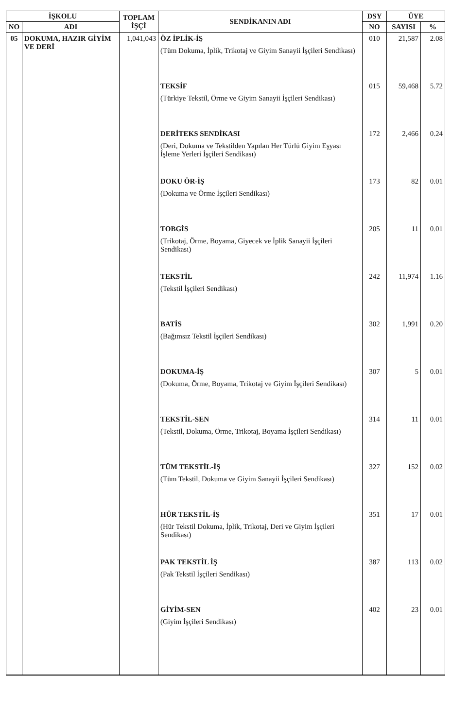| İŞKOLU | | TOPLAM İŞÇİ | SENDİKANIN ADI | DSY | ÜYE | |
| --- | --- | --- | --- | --- | --- | --- |
| NO | ADI | | | NO | SAYISI | % |
| 05 | DOKUMA, HAZIR GİYİM VE DERİ | 1,041,043 | ÖZ İPLİK-İŞ (Tüm Dokuma, İplik, Trikotaj ve Giyim Sanayii İşçileri Sendikası) | 010 | 21,587 | 2.08 |
| | | | TEKSİF (Türkiye Tekstil, Örme ve Giyim Sanayii İşçileri Sendikası) | 015 | 59,468 | 5.72 |
| | | | DERİTEKS SENDİKASI (Deri, Dokuma ve Tekstilden Yapılan Her Türlü Giyim Eşyası İşleme Yerleri İşçileri Sendikası) | 172 | 2,466 | 0.24 |
| | | | DOKU ÖR-İŞ (Dokuma ve Örme İşçileri Sendikası) | 173 | 82 | 0.01 |
| | | | TOBGİS (Trikotaj, Örme, Boyama, Giyecek ve İplik Sanayii İşçileri Sendikası) | 205 | 11 | 0.01 |
| | | | TEKSTİL (Tekstil İşçileri Sendikası) | 242 | 11,974 | 1.16 |
| | | | BATİS (Bağımsız Tekstil İşçileri Sendikası) | 302 | 1,991 | 0.20 |
| | | | DOKUMA-İŞ (Dokuma, Örme, Boyama, Trikotaj ve Giyim İşçileri Sendikası) | 307 | 5 | 0.01 |
| | | | TEKSTİL-SEN (Tekstil, Dokuma, Örme, Trikotaj, Boyama İşçileri Sendikası) | 314 | 11 | 0.01 |
| | | | TÜM TEKSTİL-İŞ (Tüm Tekstil, Dokuma ve Giyim Sanayii İşçileri Sendikası) | 327 | 152 | 0.02 |
| | | | HÜR TEKSTİL-İŞ (Hür Tekstil Dokuma, İplik, Trikotaj, Deri ve Giyim İşçileri Sendikası) | 351 | 17 | 0.01 |
| | | | PAK TEKSTİL İŞ (Pak Tekstil İşçileri Sendikası) | 387 | 113 | 0.02 |
| | | | GİYİM-SEN (Giyim İşçileri Sendikası) | 402 | 23 | 0.01 |